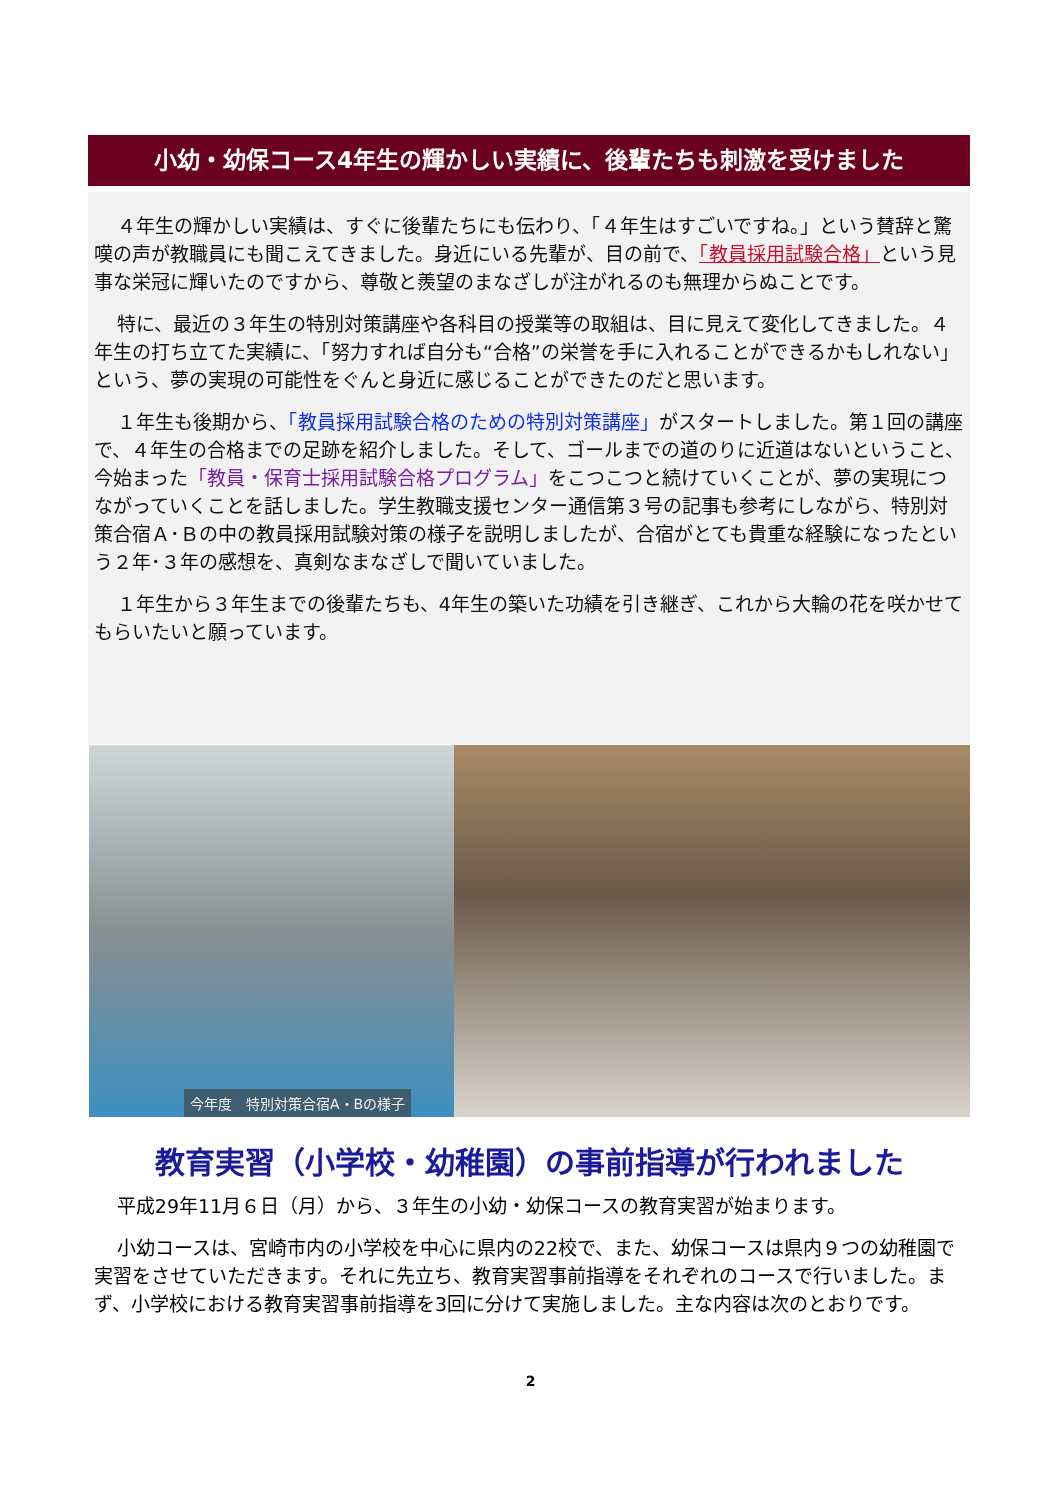小幼・幼保コース4年生の輝かしい実績に、後輩たちも刺激を受けました
４年生の輝かしい実績は、すぐに後輩たちにも伝わり、「４年生はすごいですね。」という賛辞と驚嘆の声が教職員にも聞こえてきました。身近にいる先輩が、目の前で、「教員採用試験合格」という見事な栄冠に輝いたのですから、尊敬と羨望のまなざしが注がれるのも無理からぬことです。
特に、最近の３年生の特別対策講座や各科目の授業等の取組は、目に見えて変化してきました。４年生の打ち立てた実績に、「努力すれば自分も“合格”の栄誉を手に入れることができるかもしれない」という、夢の実現の可能性をぐんと身近に感じることができたのだと思います。
１年生も後期から、「教員採用試験合格のための特別対策講座」がスタートしました。第１回の講座で、４年生の合格までの足跡を紹介しました。そして、ゴールまでの道のりに近道はないということ、今始まった「教員・保育士採用試験合格プログラム」をこつこつと続けていくことが、夢の実現につながっていくことを話しました。学生教職支援センター通信第３号の記事も参考にしながら、特別対策合宿Ａ･Ｂの中の教員採用試験対策の様子を説明しましたが、合宿がとても貴重な経験になったという２年･３年の感想を、真剣なまなざしで聞いていました。
１年生から３年生までの後輩たちも、4年生の築いた功績を引き継ぎ、これから大輪の花を咲かせてもらいたいと願っています。
今年度　特別対策合宿A・Bの様子
教育実習（小学校・幼稚園）の事前指導が行われました
平成29年11月６日（月）から、３年生の小幼・幼保コースの教育実習が始まります。
小幼コースは、宮崎市内の小学校を中心に県内の22校で、また、幼保コースは県内９つの幼稚園で実習をさせていただきます。それに先立ち、教育実習事前指導をそれぞれのコースで行いました。まず、小学校における教育実習事前指導を3回に分けて実施しました。主な内容は次のとおりです。
2